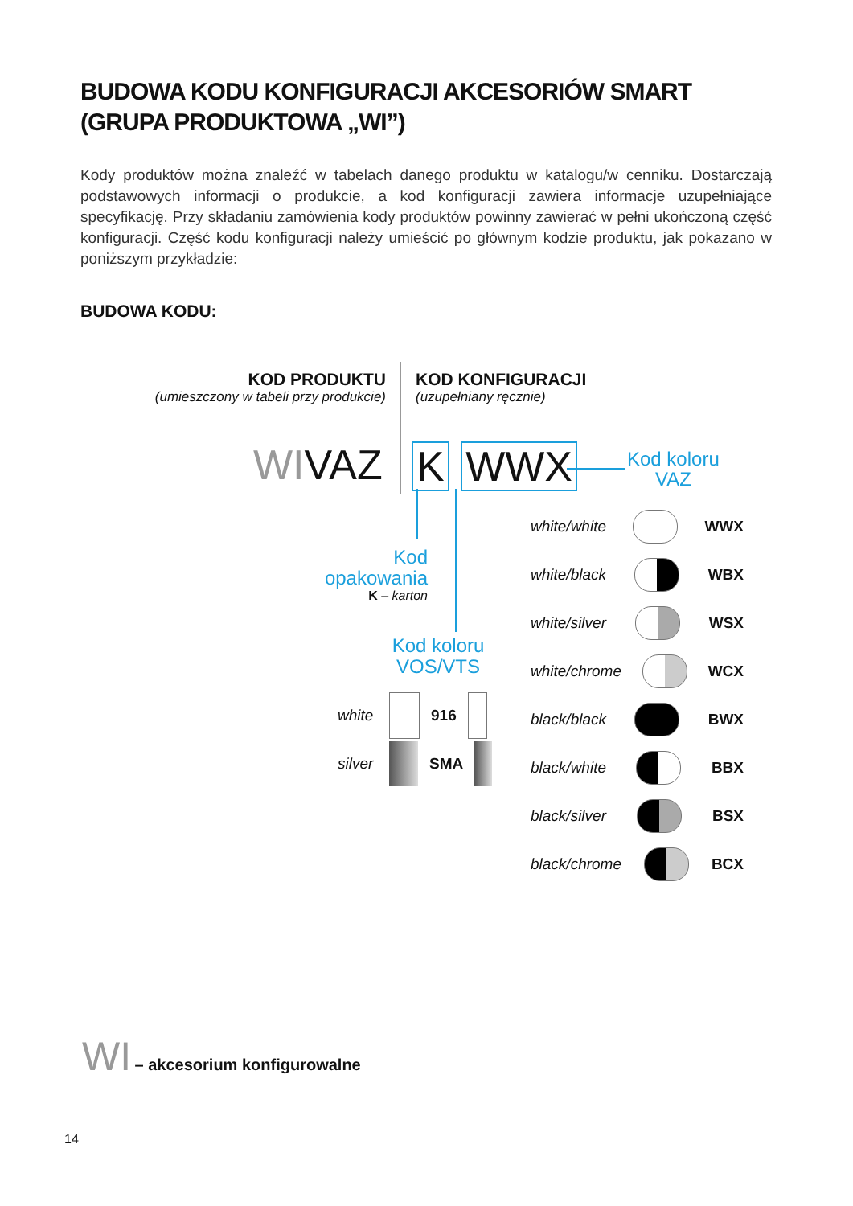BUDOWA KODU KONFIGURACJI AKCESORIÓW SMART
(GRUPA PRODUKTOWA „WI”)
Kody produktów można znaleźć w tabelach danego produktu w katalogu/w cenniku. Dostarczają podstawowych informacji o produkcie, a kod konfiguracji zawiera informacje uzupełniające specyfikację. Przy składaniu zamówienia kody produktów powinny zawierać w pełni ukończoną część konfiguracji. Część kodu konfiguracji należy umieścić po głównym kodzie produktu, jak pokazano w poniższym przykładzie:
BUDOWA KODU:
KOD PRODUKTU
(umieszczony w tabeli przy produkcie)
KOD KONFIGURACJI
(uzupełniany ręcznie)
WIVAZ K WWX
Kod koloru
VAZ
Kod
opakowania
K – karton
Kod koloru
VOS/VTS
white 916
silver SMA
white/white WWX
white/black WBX
white/silver WSX
white/chrome WCX
black/black BWX
black/white BBX
black/silver BSX
black/chrome BCX
WI – akcesorium konfigurowalne
14